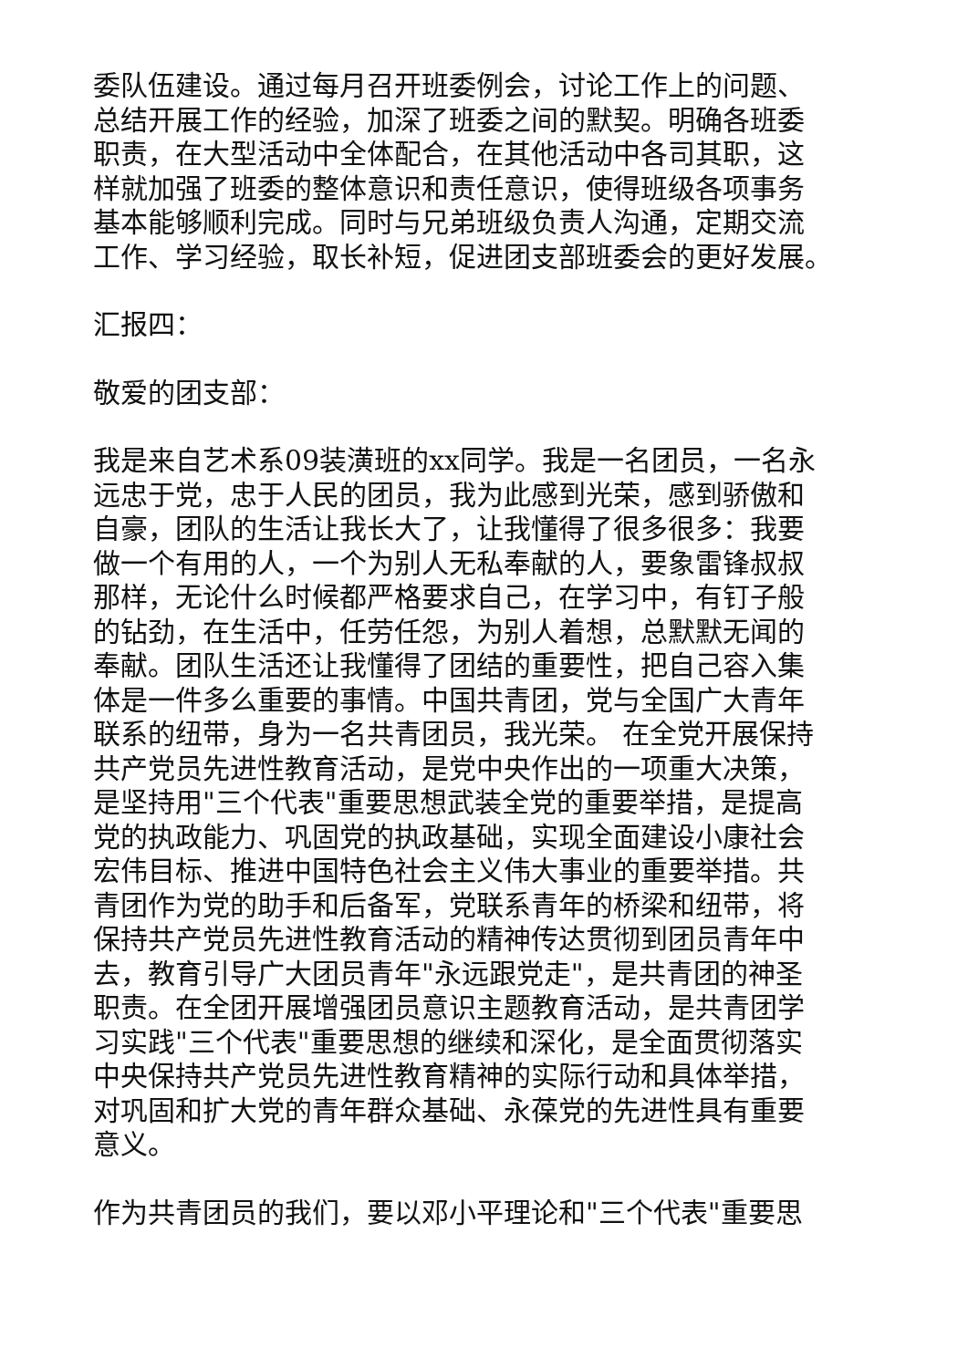委队伍建设。通过每月召开班委例会，讨论工作上的问题、
总结开展工作的经验，加深了班委之间的默契。明确各班委
职责，在大型活动中全体配合，在其他活动中各司其职，这
样就加强了班委的整体意识和责任意识，使得班级各项事务
基本能够顺利完成。同时与兄弟班级负责人沟通，定期交流
工作、学习经验，取长补短，促进团支部班委会的更好发展。
汇报四：
敬爱的团支部：
我是来自艺术系09装潢班的xx同学。我是一名团员，一名永
远忠于党，忠于人民的团员，我为此感到光荣，感到骄傲和
自豪，团队的生活让我长大了，让我懂得了很多很多：我要
做一个有用的人，一个为别人无私奉献的人，要象雷锋叔叔
那样，无论什么时候都严格要求自己，在学习中，有钉子般
的钻劲，在生活中，任劳任怨，为别人着想，总默默无闻的
奉献。团队生活还让我懂得了团结的重要性，把自己容入集
体是一件多么重要的事情。中国共青团，党与全国广大青年
联系的纽带，身为一名共青团员，我光荣。 在全党开展保持
共产党员先进性教育活动，是党中央作出的一项重大决策，
是坚持用"三个代表"重要思想武装全党的重要举措，是提高
党的执政能力、巩固党的执政基础，实现全面建设小康社会
宏伟目标、推进中国特色社会主义伟大事业的重要举措。共
青团作为党的助手和后备军，党联系青年的桥梁和纽带，将
保持共产党员先进性教育活动的精神传达贯彻到团员青年中
去，教育引导广大团员青年"永远跟党走"，是共青团的神圣
职责。在全团开展增强团员意识主题教育活动，是共青团学
习实践"三个代表"重要思想的继续和深化，是全面贯彻落实
中央保持共产党员先进性教育精神的实际行动和具体举措，
对巩固和扩大党的青年群众基础、永葆党的先进性具有重要
意义。
作为共青团员的我们，要以邓小平理论和"三个代表"重要思